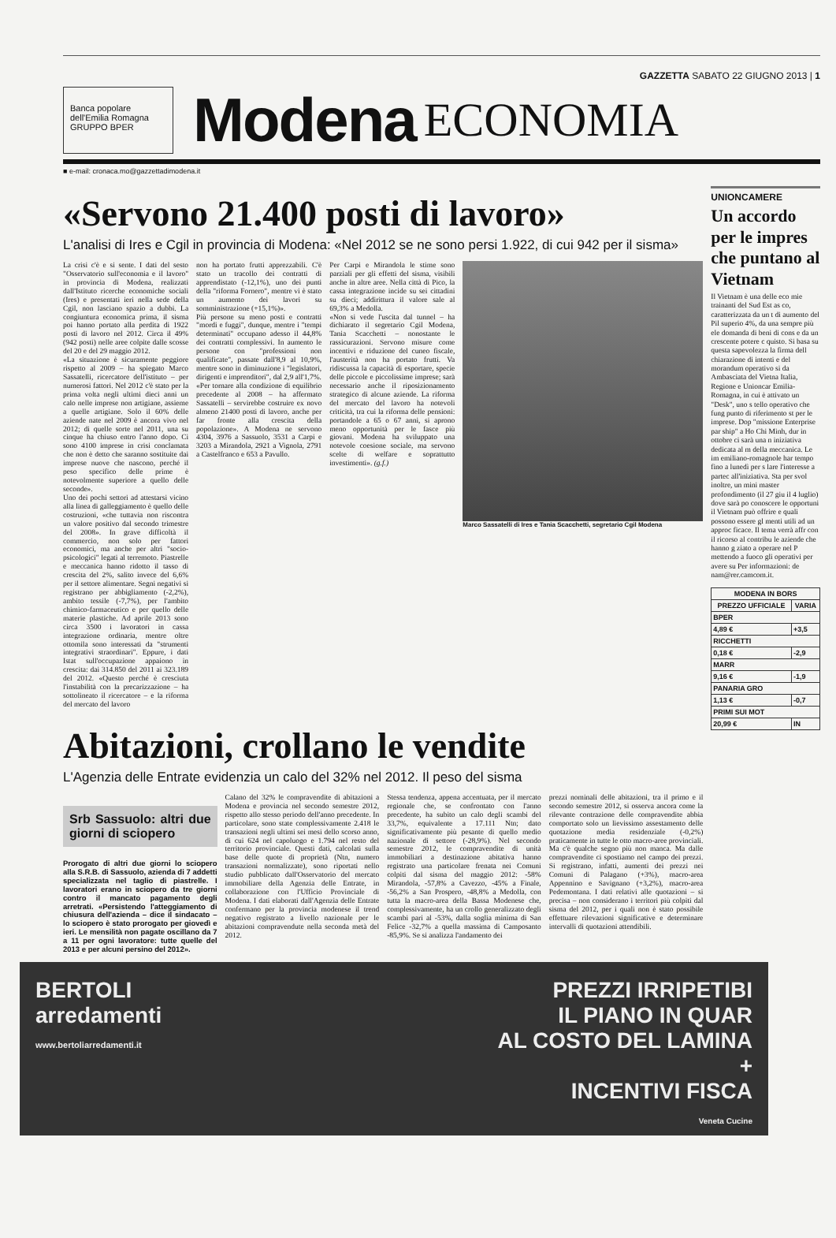GAZZETTA SABATO 22 GIUGNO 2013 | 1
Banca popolare dell'Emilia Romagna
GRUPPO BPER
Modena
ECONOMIA
■ e-mail: cronaca.mo@gazzettadimodena.it
«Servono 21.400 posti di lavoro»
L'analisi di Ires e Cgil in provincia di Modena: «Nel 2012 se ne sono persi 1.922, di cui 942 per il sisma»
La crisi c'è e si sente. I dati del sesto "Osservatorio sull'economia e il lavoro" in provincia di Modena, realizzati dall'Istituto ricerche economiche sociali (Ires) e presentati ieri nella sede della Cgil, non lasciano spazio a dubbi. La congiuntura economica prima, il sisma poi hanno portato alla perdita di 1922 posti di lavoro nel 2012. Circa il 49% (942 posti) nelle aree colpite dalle scosse del 20 e del 29 maggio 2012.
«La situazione è sicuramente peggiore rispetto al 2009 – ha spiegato Marco Sassatelli, ricercatore dell'istituto – per numerosi fattori. Nel 2012 c'è stato per la prima volta negli ultimi dieci anni un calo nelle imprese non artigiane, assieme a quelle artigiane. Solo il 60% delle aziende nate nel 2009 è ancora vivo nel 2012; di quelle sorte nel 2011, una su cinque ha chiuso entro l'anno dopo. Ci sono 4100 imprese in crisi conclamata che non è detto che saranno sostituite dai imprese nuove che nascono, perché il peso specifico delle prime è notevolmente superiore a quello delle seconde».
Uno dei pochi settori ad attestarsi vicino alla linea di galleggiamento è quello delle costruzioni, «che tuttavia non riscontra un valore positivo dal secondo trimestre del 2008». In grave difficoltà il commercio, non solo per fattori economici, ma anche per altri "socio-psicologici" legati al terremoto. Piastrelle e meccanica hanno ridotto il tasso di crescita del 2%, salito invece del 6,6% per il settore alimentare. Segni negativi si registrano per abbigliamento (-2,2%), ambito tessile (-7,7%), per l'ambito chimico-farmaceutico e per quello delle materie plastiche. Ad aprile 2013 sono circa 3500 i lavoratori in cassa integrazione ordinaria, mentre oltre ottomila sono interessati da "strumenti integrativi straordinari". Eppure, i dati Istat sull'occupazione appaiono in crescita: dai 314.850 del 2011 ai 323.189 del 2012. «Questo perché è cresciuta l'instabilità con la precarizzazione – ha sottolineato il ricercatore – e la riforma del mercato del lavoro
non ha portato frutti apprezzabili. C'è stato un tracollo dei contratti di apprendistato (-12,1%), uno dei punti della "riforma Fornero", mentre vi è stato un aumento dei lavori su somministrazione (+15,1%)».
Più persone su meno posti e contratti "mordi e fuggi", dunque, mentre i "tempi determinati" occupano adesso il 44,8% dei contratti complessivi. In aumento le persone con "professioni non qualificate", passate dall'8,9 al 10,9%, mentre sono in diminuzione i "legislatori, dirigenti e imprenditori", dal 2,9 all'1,7%.
«Per tornare alla condizione di equilibrio precedente al 2008 – ha affermato Sassatelli – servirebbe costruire ex novo almeno 21400 posti di lavoro, anche per far fronte alla crescita della popolazione». A Modena ne servono 4304, 3976 a Sassuolo, 3531 a Carpi e 3203 a Mirandola, 2921 a Vignola, 2791 a Castelfranco e 653 a Pavullo.
Per Carpi e Mirandola le stime sono parziali per gli effetti del sisma, visibili anche in altre aree. Nella città di Pico, la cassa integrazione incide su sei cittadini su dieci; addirittura il valore sale al 69,3% a Medolla.
«Non si vede l'uscita dal tunnel – ha dichiarato il segretario Cgil Modena, Tania Scacchetti – nonostante le rassicurazioni. Servono misure come incentivi e riduzione del cuneo fiscale, l'austerità non ha portato frutti. Va ridiscussa la capacità di esportare, specie delle piccole e piccolissime imprese; sarà necessario anche il riposizionamento strategico di alcune aziende. La riforma del mercato del lavoro ha notevoli criticità, tra cui la riforma delle pensioni: portandole a 65 o 67 anni, si aprono meno opportunità per le fasce più giovani. Modena ha sviluppato una notevole coesione sociale, ma servono scelte di welfare e soprattutto investimenti». (g.f.)
Marco Sassatelli di Ires e Tania Scacchetti, segretario Cgil Modena
Abitazioni, crollano le vendite
L'Agenzia delle Entrate evidenzia un calo del 32% nel 2012. Il peso del sisma
Srb Sassuolo: altri due giorni di sciopero
Prorogato di altri due giorni lo sciopero alla S.R.B. di Sassuolo, azienda di 7 addetti specializzata nel taglio di piastrelle. I lavoratori erano in sciopero da tre giorni contro il mancato pagamento degli arretrati. «Persistendo l'atteggiamento di chiusura dell'azienda – dice il sindacato – lo sciopero è stato prorogato per giovedì e ieri. Le mensilità non pagate oscillano da 7 a 11 per ogni lavoratore: tutte quelle del 2013 e per alcuni persino del 2012».
Calano del 32% le compravendite di abitazioni a Modena e provincia nel secondo semestre 2012, rispetto allo stesso periodo dell'anno precedente. In particolare, sono state complessivamente 2.418 le transazioni negli ultimi sei mesi dello scorso anno, di cui 624 nel capoluogo e 1.794 nel resto del territorio provinciale. Questi dati, calcolati sulla base delle quote di proprietà (Ntn, numero transazioni normalizzate), sono riportati nello studio pubblicato dall'Osservatorio del mercato immobiliare della Agenzia delle Entrate, in collaborazione con l'Ufficio Provinciale di Modena. I dati elaborati dall'Agenzia delle Entrate confermano per la provincia modenese il trend negativo registrato a livello nazionale per le abitazioni compravendute nella seconda metà del 2012.
Stessa tendenza, appena accentuata, per il mercato regionale che, se confrontato con l'anno precedente, ha subito un calo degli scambi del 33,7%, equivalente a 17.111 Ntn; dato significativamente più pesante di quello medio nazionale di settore (-28,9%). Nel secondo semestre 2012, le compravendite di unità immobiliari a destinazione abitativa hanno registrato una particolare frenata nei Comuni colpiti dal sisma del maggio 2012: -58% Mirandola, -57,8% a Cavezzo, -45% a Finale, -56,2% a San Prospero, -48,8% a Medolla, con tutta la macro-area della Bassa Modenese che, complessivamente, ha un crollo generalizzato degli scambi pari al -53%, dalla soglia minima di San Felice -32,7% a quella massima di Camposanto -85,9%. Se si analizza l'andamento dei
prezzi nominali delle abitazioni, tra il primo e il secondo semestre 2012, si osserva ancora come la rilevante contrazione delle compravendite abbia comportato solo un lievissimo assestamento delle quotazione media residenziale (-0,2%) praticamente in tutte le otto macro-aree provinciali. Ma c'è qualche segno più non manca. Ma dalle compravendite ci spostiamo nel campo dei prezzi. Si registrano, infatti, aumenti dei prezzi nei Comuni di Palagano (+3%), macro-area Appennino e Savignano (+3,2%), macro-area Pedemontana. I dati relativi alle quotazioni – si precisa – non considerano i territori più colpiti dal sisma del 2012, per i quali non è stato possibile effettuare rilevazioni significative e determinare intervalli di quotazioni attendibili.
UNIONCAMERE
Un accordo per le impres che puntano al Vietnam
Il Vietnam è una delle eco mie trainanti del Sud Est as co, caratterizzata da un t di aumento del Pil superio 4%, da una sempre più ele domanda di beni di cons e da un crescente potere c quisto. Si basa su questa sapevolezza la firma dell chiarazione di intenti e del morandum operativo si da Ambasciata del Vietna Italia, Regione e Unioncar Emilia-Romagna, in cui è attivato un "Desk", uno s tello operativo che fung punto di riferimento st per le imprese. Dop "missione Enterprise par ship" a Ho Chi Minh, dur in ottobre ci sarà una n iniziativa dedicata al m della meccanica. Le im emiliano-romagnole har tempo fino a lunedì per s lare l'interesse a partec all'iniziativa. Sta per svol inoltre, un mini master profondimento (il 27 giu il 4 luglio) dove sarà po conoscere le opportuni il Vietnam può offrire e quali possono essere gl menti utili ad un approc ficace. Il tema verrà affr con il ricorso al contribu le aziende che hanno g ziato a operare nel P mettendo a fuoco gli operativi per avere su Per informazioni: de nam@rer.camcom.it.
| MODENA IN BORS | |
| --- | --- |
| PREZZO UFFICIALE | VARIA |
| BPER | |
| 4,89 € | +3,5 |
| RICCHETTI | |
| 0,18 € | -2,9 |
| MARR | |
| 9,16 € | -1,9 |
| PANARIA GRO | |
| 1,13 € | -0,7 |
| PRIMI SUI MOT | |
| 20,99 € | IN |
BERTOLI
arredamenti
www.bertoliarredamenti.it
PREZZI IRRIPETIBI
IL PIANO IN QUAR
AL COSTO DEL LAMINA
+
INCENTIVI FISCA
Veneta Cucine